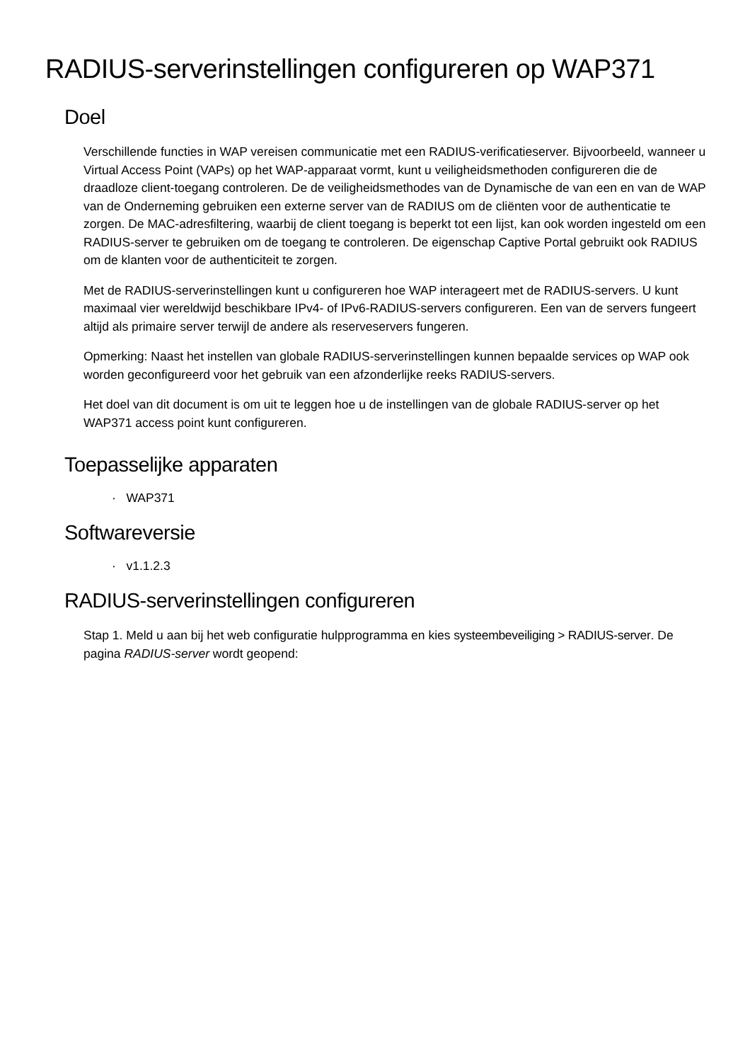RADIUS-serverinstellingen configureren op WAP371
Doel
Verschillende functies in WAP vereisen communicatie met een RADIUS-verificatieserver. Bijvoorbeeld, wanneer u Virtual Access Point (VAPs) op het WAP-apparaat vormt, kunt u veiligheidsmethoden configureren die de draadloze client-toegang controleren. De de veiligheidsmethodes van de Dynamische de van een en van de WAP van de Onderneming gebruiken een externe server van de RADIUS om de cliënten voor de authenticatie te zorgen. De MAC-adresfiltering, waarbij de client toegang is beperkt tot een lijst, kan ook worden ingesteld om een RADIUS-server te gebruiken om de toegang te controleren. De eigenschap Captive Portal gebruikt ook RADIUS om de klanten voor de authenticiteit te zorgen.
Met de RADIUS-serverinstellingen kunt u configureren hoe WAP interageert met de RADIUS-servers. U kunt maximaal vier wereldwijd beschikbare IPv4- of IPv6-RADIUS-servers configureren. Een van de servers fungeert altijd als primaire server terwijl de andere als reserveservers fungeren.
Opmerking: Naast het instellen van globale RADIUS-serverinstellingen kunnen bepaalde services op WAP ook worden geconfigureerd voor het gebruik van een afzonderlijke reeks RADIUS-servers.
Het doel van dit document is om uit te leggen hoe u de instellingen van de globale RADIUS-server op het WAP371 access point kunt configureren.
Toepasselijke apparaten
· WAP371
Softwareversie
· v1.1.2.3
RADIUS-serverinstellingen configureren
Stap 1. Meld u aan bij het web configuratie hulpprogramma en kies systeembeveiliging > RADIUS-server. De pagina RADIUS-server wordt geopend: